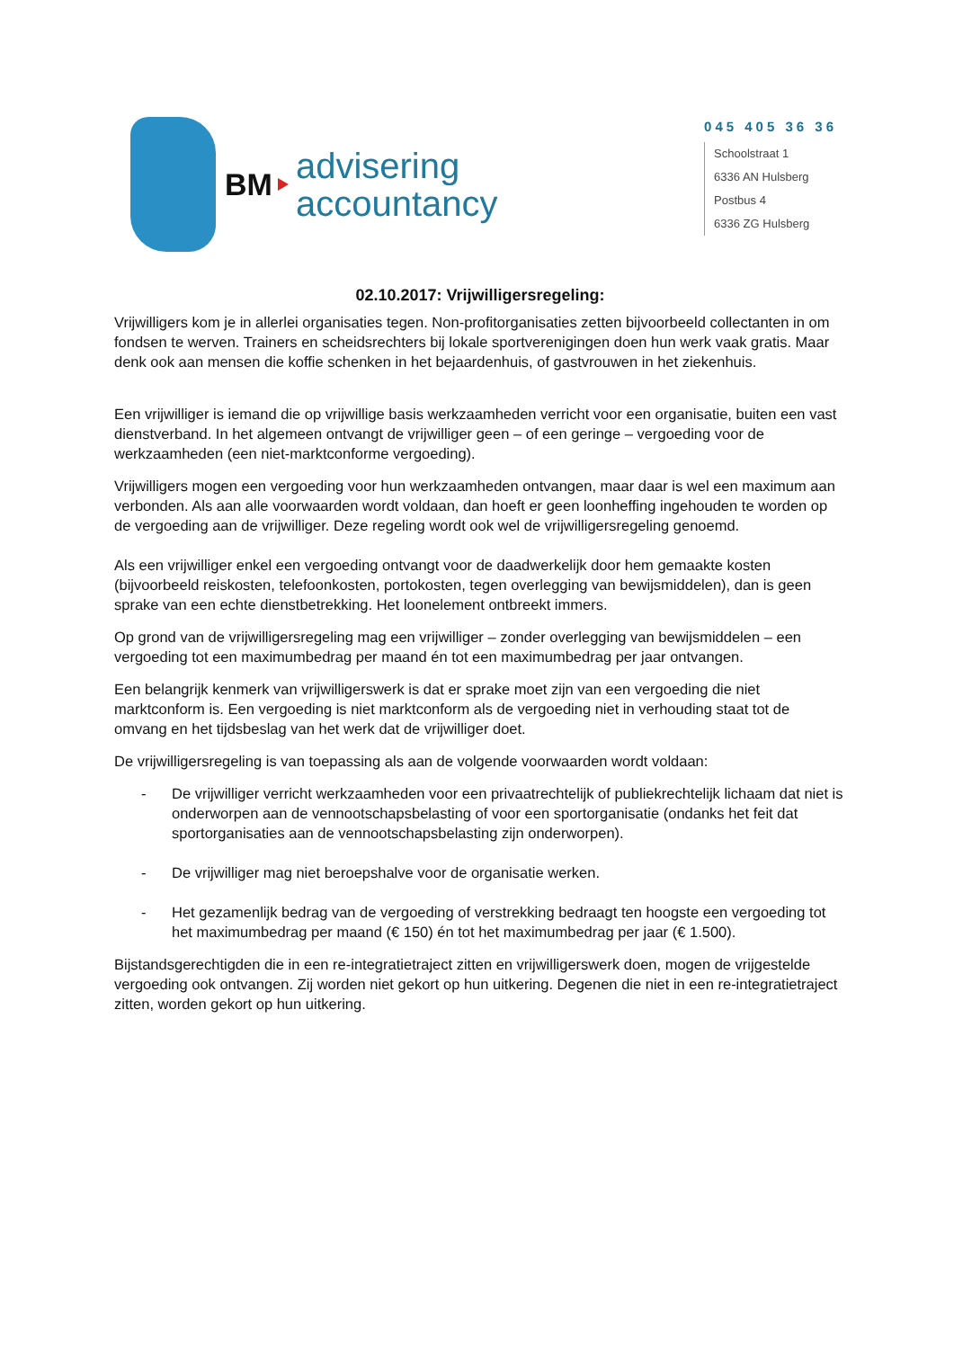BM
advisering
accountancy
045 405 36 36
Schoolstraat 1
6336 AN Hulsberg
Postbus 4
6336 ZG Hulsberg
02.10.2017: Vrijwilligersregeling:
Vrijwilligers kom je in allerlei organisaties tegen. Non-profitorganisaties zetten bijvoorbeeld collectanten in om fondsen te werven. Trainers en scheidsrechters bij lokale sportverenigingen doen hun werk vaak gratis. Maar denk ook aan mensen die koffie schenken in het bejaardenhuis, of gastvrouwen in het ziekenhuis.
Een vrijwilliger is iemand die op vrijwillige basis werkzaamheden verricht voor een organisatie, buiten een vast dienstverband. In het algemeen ontvangt de vrijwilliger geen – of een geringe – vergoeding voor de werkzaamheden (een niet-marktconforme vergoeding).
Vrijwilligers mogen een vergoeding voor hun werkzaamheden ontvangen, maar daar is wel een maximum aan verbonden. Als aan alle voorwaarden wordt voldaan, dan hoeft er geen loonheffing ingehouden te worden op de vergoeding aan de vrijwilliger. Deze regeling wordt ook wel de vrijwilligersregeling genoemd.
Als een vrijwilliger enkel een vergoeding ontvangt voor de daadwerkelijk door hem gemaakte kosten (bijvoorbeeld reiskosten, telefoonkosten, portokosten, tegen overlegging van bewijsmiddelen), dan is geen sprake van een echte dienstbetrekking. Het loonelement ontbreekt immers.
Op grond van de vrijwilligersregeling mag een vrijwilliger – zonder overlegging van bewijsmiddelen – een vergoeding tot een maximumbedrag per maand én tot een maximumbedrag per jaar ontvangen.
Een belangrijk kenmerk van vrijwilligerswerk is dat er sprake moet zijn van een vergoeding die niet marktconform is. Een vergoeding is niet marktconform als de vergoeding niet in verhouding staat tot de omvang en het tijdsbeslag van het werk dat de vrijwilliger doet.
De vrijwilligersregeling is van toepassing als aan de volgende voorwaarden wordt voldaan:
- De vrijwilliger verricht werkzaamheden voor een privaatrechtelijk of publiekrechtelijk lichaam dat niet is onderworpen aan de vennootschapsbelasting of voor een sportorganisatie (ondanks het feit dat sportorganisaties aan de vennootschapsbelasting zijn onderworpen).
- De vrijwilliger mag niet beroepshalve voor de organisatie werken.
- Het gezamenlijk bedrag van de vergoeding of verstrekking bedraagt ten hoogste een vergoeding tot het maximumbedrag per maand (€ 150) én tot het maximumbedrag per jaar (€ 1.500).
Bijstandsgerechtigden die in een re-integratietraject zitten en vrijwilligerswerk doen, mogen de vrijgestelde vergoeding ook ontvangen. Zij worden niet gekort op hun uitkering. Degenen die niet in een re-integratietraject zitten, worden gekort op hun uitkering.